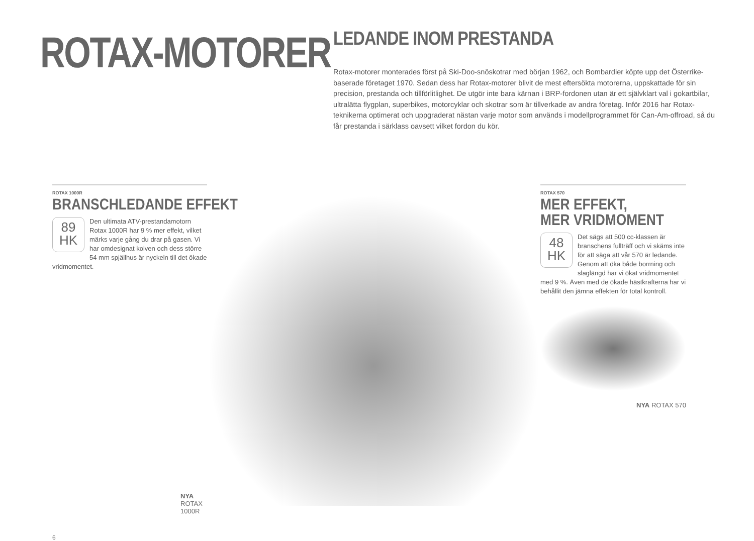ROTAX-MOTORER
LEDANDE INOM PRESTANDA
Rotax-motorer monterades först på Ski-Doo-snöskotrar med början 1962, och Bombardier köpte upp det Österrike-baserade företaget 1970. Sedan dess har Rotax-motorer blivit de mest eftersökta motorerna, uppskattade för sin precision, prestanda och tillförlitlighet. De utgör inte bara kärnan i BRP-fordonen utan är ett självklart val i gokartbilar, ultralätta flygplan, superbikes, motorcyklar och skotrar som är tillverkade av andra företag. Inför 2016 har Rotax-teknikerna optimerat och uppgraderat nästan varje motor som används i modellprogrammet för Can-Am-offroad, så du får prestanda i särklass oavsett vilket fordon du kör.
ROTAX 1000R
BRANSCHLEDANDE EFFEKT
89
HK
Den ultimata ATV-prestandamotorn Rotax 1000R har 9 % mer effekt, vilket märks varje gång du drar på gasen. Vi har omdesignat kolven och dess större 54 mm spjällhus är nyckeln till det ökade vridmomentet.
NYA ROTAX 1000R
6
ROTAX 570
MER EFFEKT,
MER VRIDMOMENT
48
HK
Det sägs att 500 cc-klassen är branschens fullträff och vi skäms inte för att säga att vår 570 är ledande. Genom att öka både borrning och slaglängd har vi ökat vridmomentet med 9 %. Även med de ökade hästkrafterna har vi behållit den jämna effekten för total kontroll.
NYA ROTAX 570